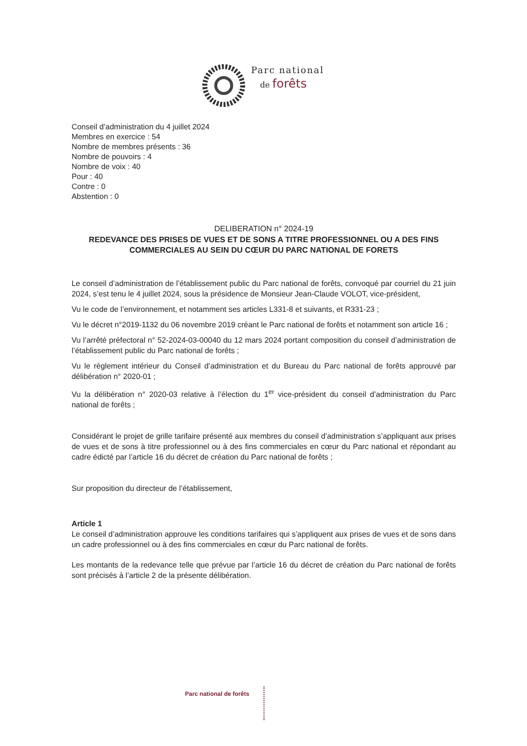Parc national
de forêts
Conseil d’administration du 4 juillet 2024
Membres en exercice : 54
Nombre de membres présents : 36
Nombre de pouvoirs : 4
Nombre de voix : 40
Pour : 40
Contre : 0
Abstention : 0
DELIBERATION n° 2024-19
REDEVANCE DES PRISES DE VUES ET DE SONS A TITRE PROFESSIONNEL OU A DES FINS COMMERCIALES AU SEIN DU CŒUR DU PARC NATIONAL DE FORETS
Le conseil d’administration de l’établissement public du Parc national de forêts, convoqué par courriel du 21 juin 2024, s’est tenu le 4 juillet 2024, sous la présidence de Monsieur Jean-Claude VOLOT, vice-président,
Vu le code de l’environnement, et notamment ses articles L331-8 et suivants, et R331-23 ;
Vu le décret n°2019-1132 du 06 novembre 2019 créant le Parc national de forêts et notamment son article 16 ;
Vu l’arrêté préfectoral n° 52-2024-03-00040 du 12 mars 2024 portant composition du conseil d’administration de l’établissement public du Parc national de forêts ;
Vu le règlement intérieur du Conseil d’administration et du Bureau du Parc national de forêts approuvé par délibération n° 2020-01 ;
Vu la délibération n° 2020-03 relative à l’élection du 1<sup>er</sup> vice-président du conseil d’administration du Parc national de forêts ;
Considérant le projet de grille tarifaire présenté aux membres du conseil d’administration s’appliquant aux prises de vues et de sons à titre professionnel ou à des fins commerciales en cœur du Parc national et répondant au cadre édicté par l’article 16 du décret de création du Parc national de forêts ;
Sur proposition du directeur de l’établissement,
Article 1
Le conseil d’administration approuve les conditions tarifaires qui s’appliquent aux prises de vues et de sons dans un cadre professionnel ou à des fins commerciales en cœur du Parc national de forêts.
Les montants de la redevance telle que prévue par l’article 16 du décret de création du Parc national de forêts sont précisés à l’article 2 de la présente délibération.
Parc national de forêts